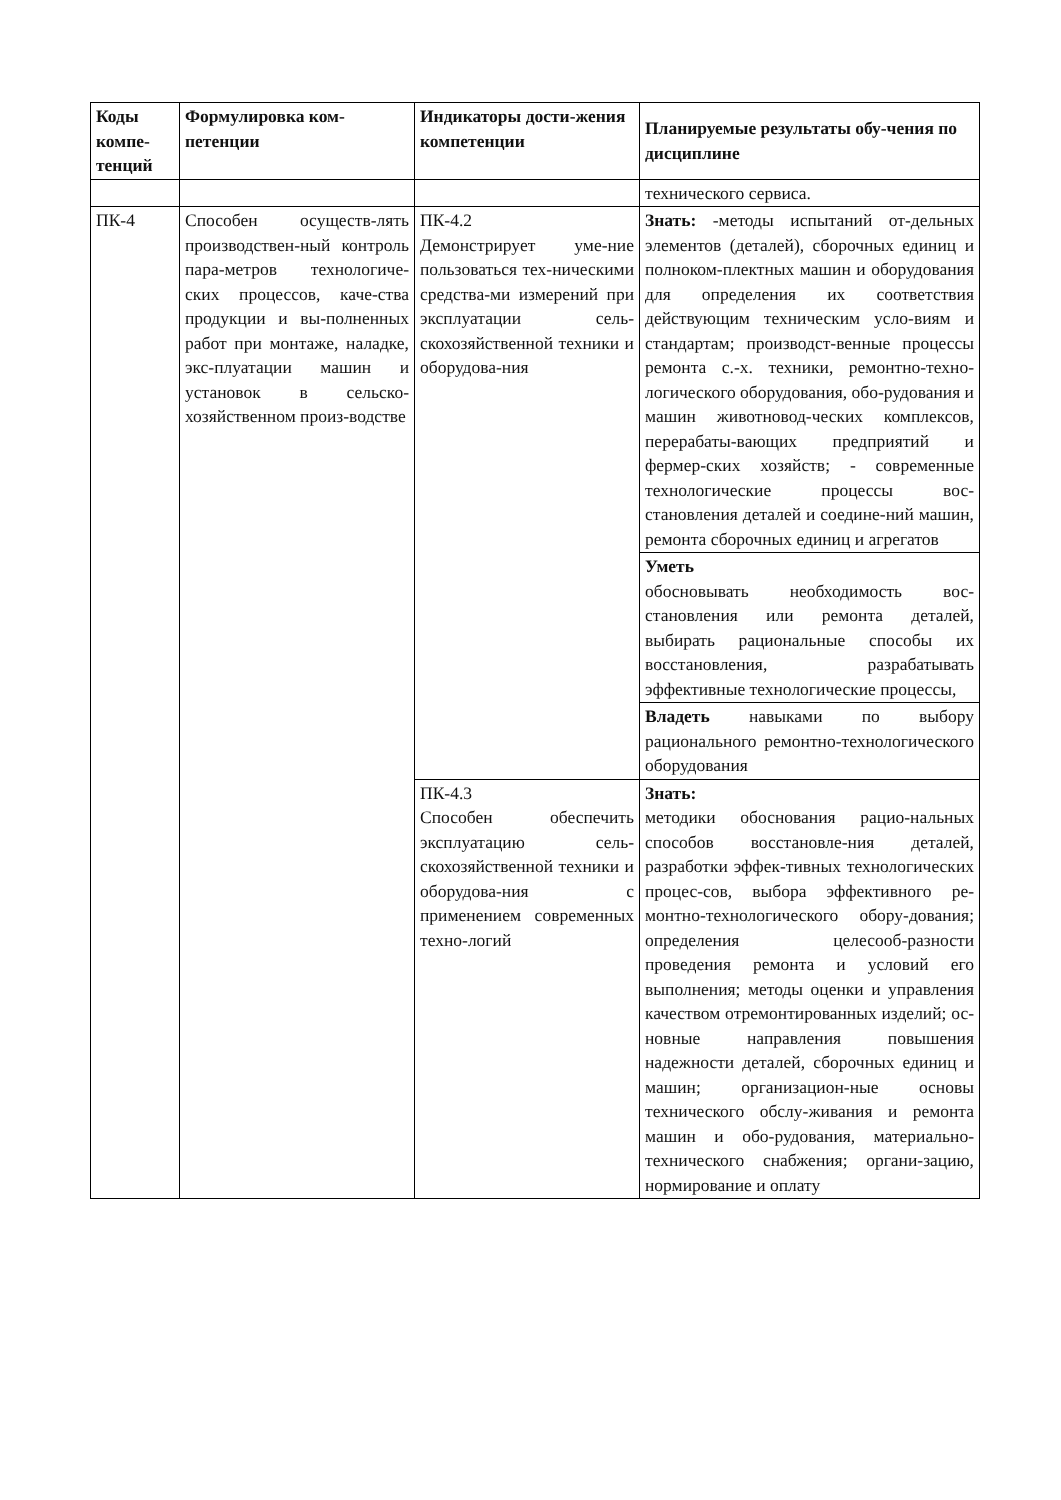| Коды компе-тенций | Формулировка ком-петенции | Индикаторы дости-жения компетенции | Планируемые результаты обу-чения по дисциплине |
| --- | --- | --- | --- |
| | | | технического сервиса. |
| ПК-4 | Способен осуществ-лять производствен-ный контроль пара-метров технологиче-ских процессов, каче-ства продукции и вы-полненных работ при монтаже, наладке, экс-плуатации машин и установок в сельско-хозяйственном произ-водстве | ПК-4.2 Демонстрирует уме-ние пользоваться тех-ническими средства-ми измерений при эксплуатации сель-скохозяйственной техники и оборудова-ния | Знать: -методы испытаний от-дельных элементов (деталей), сборочных единиц и полноком-плектных машин и оборудования для определения их соответствия действующим техническим усло-виям и стандартам; производст-венные процессы ремонта с.-х. техники, ремонтно-техно-логического оборудования, обо-рудования и машин животновод-ческих комплексов, перерабаты-вающих предприятий и фермер-ских хозяйств; - современные технологические процессы вос-становления деталей и соедине-ний машин, ремонта сборочных единиц и агрегатов |
| | | | Уметь обосновывать необходимость вос-становления или ремонта деталей, выбирать рациональные способы их восстановления, разрабатывать эффективные технологические процессы, |
| | | | Владеть навыками по выбору рационального ремонтно-технологического оборудования |
| | | ПК-4.3 Способен обеспечить эксплуатацию сель-скохозяйственной техники и оборудова-ния с применением современных техно-логий | Знать: методики обоснования рацио-нальных способов восстановле-ния деталей, разработки эффек-тивных технологических процес-сов, выбора эффективного ре-монтно-технологического обору-дования; определения целесооб-разности проведения ремонта и условий его выполнения; методы оценки и управления качеством отремонтированных изделий; ос-новные направления повышения надежности деталей, сборочных единиц и машин; организацион-ные основы технического обслу-живания и ремонта машин и обо-рудования, материально-технического снабжения; органи-зацию, нормирование и оплату |